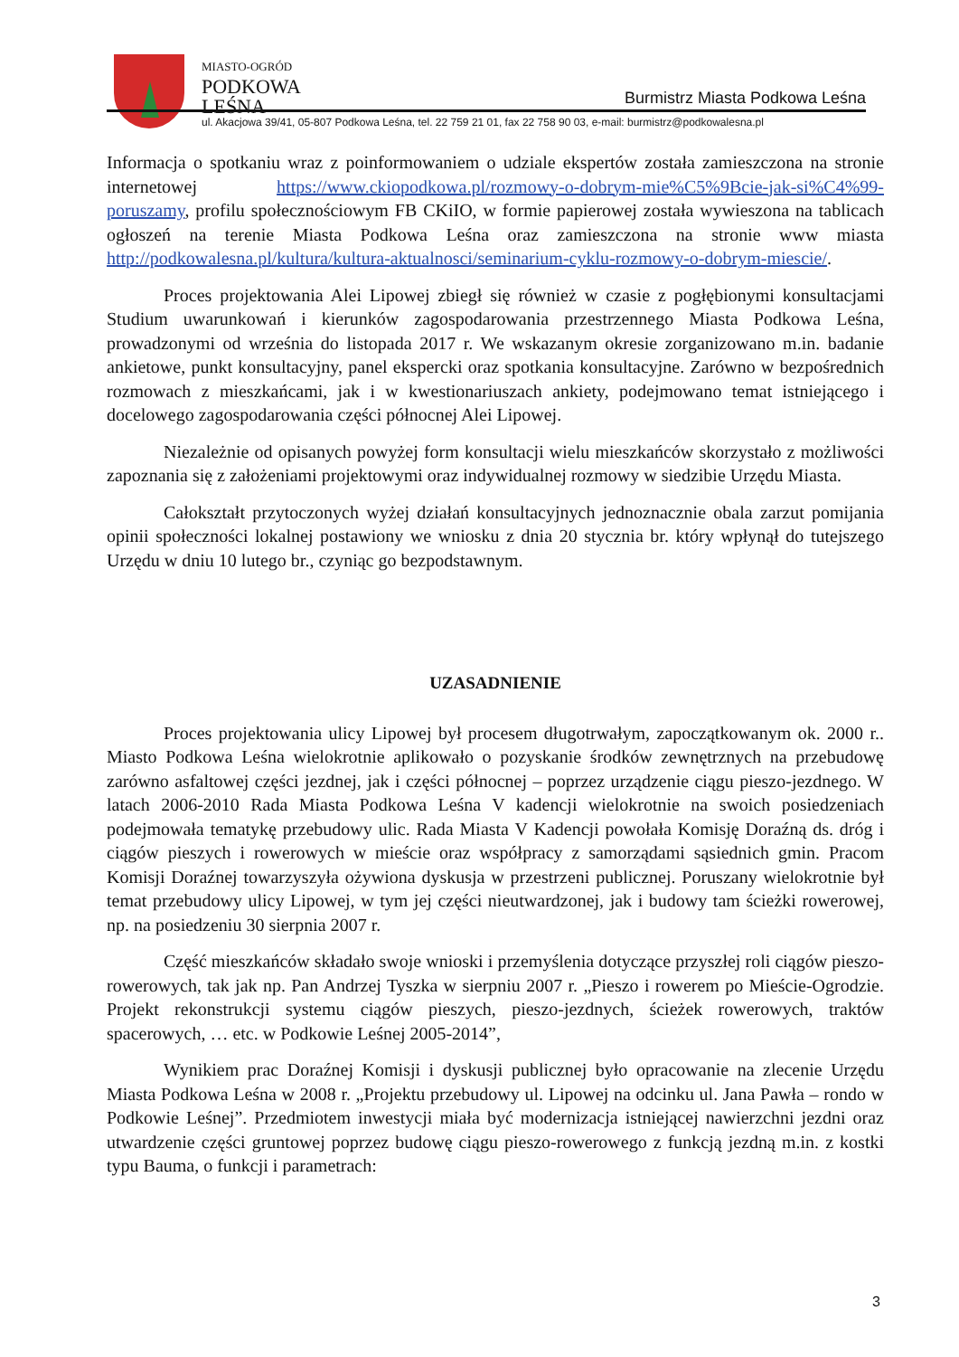MIASTO-OGRÓD
PODKOWA
LEŚNA
Burmistrz Miasta Podkowa Leśna
ul. Akacjowa 39/41, 05-807 Podkowa Leśna, tel. 22 759 21 01, fax 22 758 90 03, e-mail: burmistrz@podkowalesna.pl
Informacja o spotkaniu wraz z poinformowaniem o udziale ekspertów została zamieszczona na stronie internetowej https://www.ckiopodkowa.pl/rozmowy-o-dobrym-mie%C5%9Bcie-jak-si%C4%99-poruszamy, profilu społecznościowym FB CKiIO, w formie papierowej została wywieszona na tablicach ogłoszeń na terenie Miasta Podkowa Leśna oraz zamieszczona na stronie www miasta http://podkowalesna.pl/kultura/kultura-aktualnosci/seminarium-cyklu-rozmowy-o-dobrym-miescie/.
Proces projektowania Alei Lipowej zbiegł się również w czasie z pogłębionymi konsultacjami Studium uwarunkowań i kierunków zagospodarowania przestrzennego Miasta Podkowa Leśna, prowadzonymi od września do listopada 2017 r. We wskazanym okresie zorganizowano m.in. badanie ankietowe, punkt konsultacyjny, panel ekspercki oraz spotkania konsultacyjne. Zarówno w bezpośrednich rozmowach z mieszkańcami, jak i w kwestionariuszach ankiety, podejmowano temat istniejącego i docelowego zagospodarowania części północnej Alei Lipowej.
Niezależnie od opisanych powyżej form konsultacji wielu mieszkańców skorzystało z możliwości zapoznania się z założeniami projektowymi oraz indywidualnej rozmowy w siedzibie Urzędu Miasta.
Całokształt przytoczonych wyżej działań konsultacyjnych jednoznacznie obala zarzut pomijania opinii społeczności lokalnej postawiony we wniosku z dnia 20 stycznia br. który wpłynął do tutejszego Urzędu w dniu 10 lutego br., czyniąc go bezpodstawnym.
UZASADNIENIE
Proces projektowania ulicy Lipowej był procesem długotrwałym, zapoczątkowanym ok. 2000 r.. Miasto Podkowa Leśna wielokrotnie aplikowało o pozyskanie środków zewnętrznych na przebudowę zarówno asfaltowej części jezdnej, jak i części północnej – poprzez urządzenie ciągu pieszo-jezdnego. W latach 2006-2010 Rada Miasta Podkowa Leśna V kadencji wielokrotnie na swoich posiedzeniach podejmowała tematykę przebudowy ulic. Rada Miasta V Kadencji powołała Komisję Doraźną ds. dróg i ciągów pieszych i rowerowych w mieście oraz współpracy z samorządami sąsiednich gmin. Pracom Komisji Doraźnej towarzyszyła ożywiona dyskusja w przestrzeni publicznej. Poruszany wielokrotnie był temat przebudowy ulicy Lipowej, w tym jej części nieutwardzonej, jak i budowy tam ścieżki rowerowej, np. na posiedzeniu 30 sierpnia 2007 r.
Część mieszkańców składało swoje wnioski i przemyślenia dotyczące przyszłej roli ciągów pieszo-rowerowych, tak jak np. Pan Andrzej Tyszka w sierpniu 2007 r. „Pieszo i rowerem po Mieście-Ogrodzie. Projekt rekonstrukcji systemu ciągów pieszych, pieszo-jezdnych, ścieżek rowerowych, traktów spacerowych, … etc. w Podkowie Leśnej 2005-2014”,
Wynikiem prac Doraźnej Komisji i dyskusji publicznej było opracowanie na zlecenie Urzędu Miasta Podkowa Leśna w 2008 r. „Projektu przebudowy ul. Lipowej na odcinku ul. Jana Pawła – rondo w Podkowie Leśnej”. Przedmiotem inwestycji miała być modernizacja istniejącej nawierzchni jezdni oraz utwardzenie części gruntowej poprzez budowę ciągu pieszo-rowerowego z funkcją jezdną m.in. z kostki typu Bauma, o funkcji i parametrach:
3